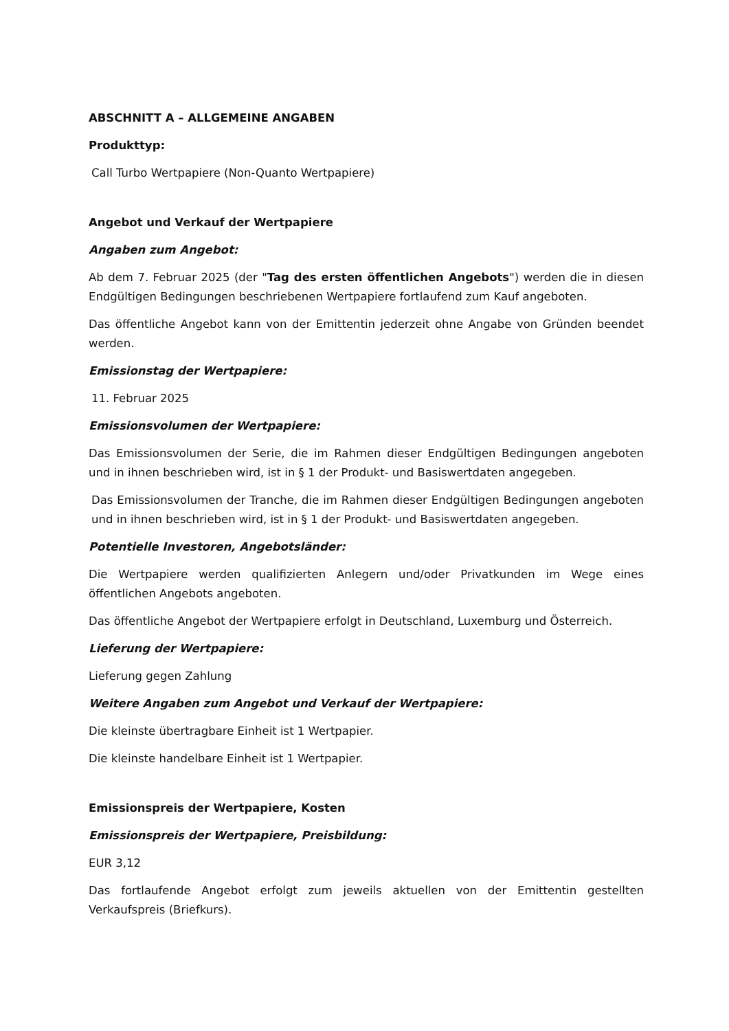ABSCHNITT A – ALLGEMEINE ANGABEN
Produkttyp:
Call Turbo Wertpapiere (Non-Quanto Wertpapiere)
Angebot und Verkauf der Wertpapiere
Angaben zum Angebot:
Ab dem 7. Februar 2025 (der "Tag des ersten öffentlichen Angebots") werden die in diesen Endgültigen Bedingungen beschriebenen Wertpapiere fortlaufend zum Kauf angeboten.
Das öffentliche Angebot kann von der Emittentin jederzeit ohne Angabe von Gründen beendet werden.
Emissionstag der Wertpapiere:
11. Februar 2025
Emissionsvolumen der Wertpapiere:
Das Emissionsvolumen der Serie, die im Rahmen dieser Endgültigen Bedingungen angeboten und in ihnen beschrieben wird, ist in § 1 der Produkt- und Basiswertdaten angegeben.
Das Emissionsvolumen der Tranche, die im Rahmen dieser Endgültigen Bedingungen angeboten und in ihnen beschrieben wird, ist in § 1 der Produkt- und Basiswertdaten angegeben.
Potentielle Investoren, Angebotsländer:
Die Wertpapiere werden qualifizierten Anlegern und/oder Privatkunden im Wege eines öffentlichen Angebots angeboten.
Das öffentliche Angebot der Wertpapiere erfolgt in Deutschland, Luxemburg und Österreich.
Lieferung der Wertpapiere:
Lieferung gegen Zahlung
Weitere Angaben zum Angebot und Verkauf der Wertpapiere:
Die kleinste übertragbare Einheit ist 1 Wertpapier.
Die kleinste handelbare Einheit ist 1 Wertpapier.
Emissionspreis der Wertpapiere, Kosten
Emissionspreis der Wertpapiere, Preisbildung:
EUR 3,12
Das fortlaufende Angebot erfolgt zum jeweils aktuellen von der Emittentin gestellten Verkaufspreis (Briefkurs).